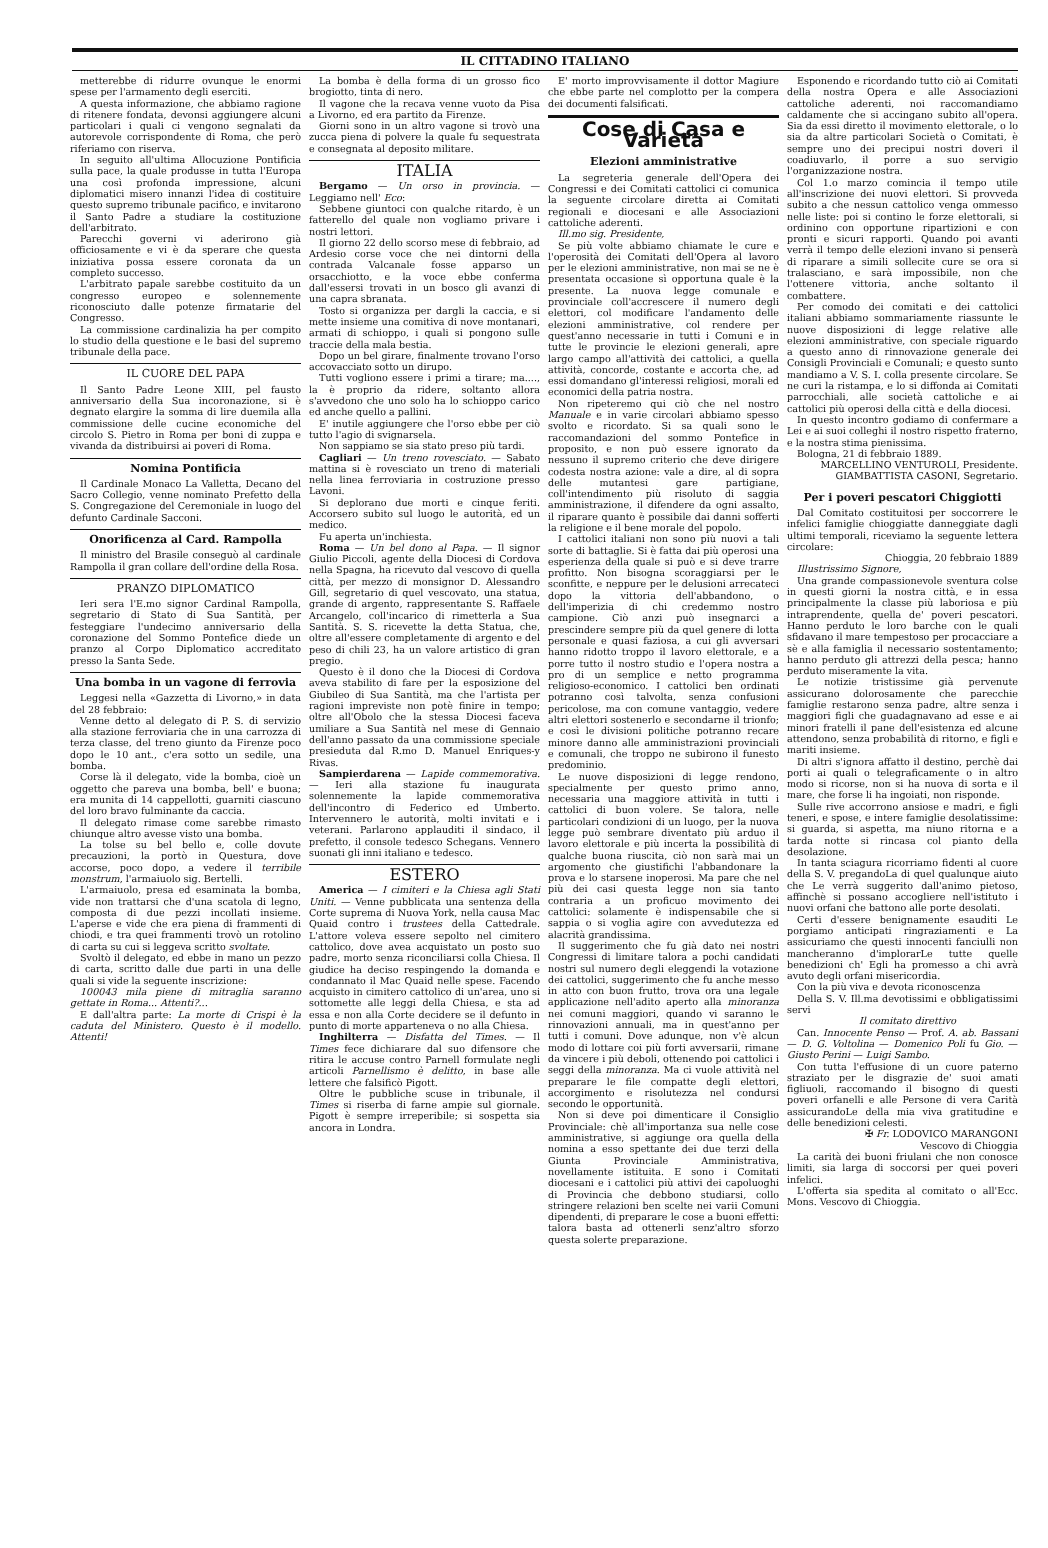IL CITTADINO ITALIANO
metterebbe di ridurre ovunque le enormi spese per l'armamento degli eserciti.
A questa informazione, che abbiamo ragione di ritenere fondata, devonsi aggiungere alcuni particolari i quali ci vengono segnalati da autorevole corrispondente di Roma, che però riferiamo con riserva.
In seguito all'ultima Allocuzione Pontificia sulla pace, la quale produsse in tutta l'Europa una così profonda impressione, alcuni diplomatici misero innanzi l'idea di costituire questo supremo tribunale pacifico, e invitarono il Santo Padre a studiare la costituzione dell'arbitrato.
Parecchi governi vi aderirono già officiosamente e vi è da sperare che questa iniziativa possa essere coronata da un completo successo.
L'arbitrato papale sarebbe costituito da un congresso europeo e solennemente riconosciuto dalle potenze firmatarie del Congresso.
La commissione cardinalizia ha per compito lo studio della questione e le basi del supremo tribunale della pace.
IL CUORE DEL PAPA
Il Santo Padre Leone XIII, pel fausto anniversario della Sua incoronazione, si è degnato elargire la somma di lire duemila alla commissione delle cucine economiche del circolo S. Pietro in Roma per boni di zuppa e vivanda da distribuirsi ai poveri di Roma.
Nomina Pontificia
Il Cardinale Monaco La Valletta, Decano del Sacro Collegio, venne nominato Prefetto della S. Congregazione del Ceremoniale in luogo del defunto Cardinale Sacconi.
Onorificenza al Card. Rampolla
Il ministro del Brasile conseguò al cardinale Rampolla il gran collare dell'ordine della Rosa.
PRANZO DIPLOMATICO
Ieri sera l'E.mo signor Cardinal Rampolla, segretario di Stato di Sua Santità, per festeggiare l'undecimo anniversario della coronazione del Sommo Pontefice diede un pranzo al Corpo Diplomatico accreditato presso la Santa Sede.
Una bomba in un vagone di ferrovia
Leggesi nella «Gazzetta di Livorno,» in data del 28 febbraio:
Venne detto al delegato di P. S. di servizio alla stazione ferroviaria che in una carrozza di terza classe, del treno giunto da Firenze poco dopo le 10 ant., c'era sotto un sedile, una bomba.
Corse là il delegato, vide la bomba, cioè un oggetto che pareva una bomba, bell' e buona; era munita di 14 cappellotti, guarniti ciascuno del loro bravo fulminante da caccia.
Il delegato rimase come sarebbe rimasto chiunque altro avesse visto una bomba.
La tolse su bel bello e, colle dovute precauzioni, la portò in Questura, dove accorse, poco dopo, a vedere il terribile monstrum, l'armaiuolo sig. Bertelli.
L'armaiuolo, presa ed esaminata la bomba, vide non trattarsi che d'una scatola di legno, composta di due pezzi incollati insieme. L'aperse e vide che era piena di frammenti di chiodi, e tra quei frammenti trovò un rotolino di carta su cui si leggeva scritto svoltate.
Svoltò il delegato, ed ebbe in mano un pezzo di carta, scritto dalle due parti in una delle quali si vide la seguente inscrizione:
100043 mila piene di mitraglia saranno gettate in Roma... Attenti?...
E dall'altra parte: La morte di Crispi è la caduta del Ministero. Questo è il modello. Attenti!
La bomba è della forma di un grosso fico brogiotto, tinta di nero.
Il vagone che la recava venne vuoto da Pisa a Livorno, ed era partito da Firenze.
Giorni sono in un altro vagone si trovò una zucca piena di polvere la quale fu sequestrata e consegnata al deposito militare.
ITALIA
Bergamo — Un orso in provincia. — Leggiamo nell' Eco:
Sebbene giuntoci con qualche ritardo, è un fatterello del quale non vogliamo privare i nostri lettori.
Il giorno 22 dello scorso mese di febbraio, ad Ardesio corse voce che nei dintorni della contrada Valcanale fosse apparso un orsacchiotto, e la voce ebbe conferma dall'essersi trovati in un bosco gli avanzi di una capra sbranata.
Tosto si organizza per dargli la caccia, e si mette insieme una comitiva di nove montanari, armati di schioppo, i quali si pongono sulle traccie della mala bestia.
Dopo un bel girare, finalmente trovano l'orso accovacciato sotto un dirupo.
Tutti vogliono essere i primi a tirare; ma...., la è proprio da ridere, soltanto allora s'avvedono che uno solo ha lo schioppo carico ed anche quello a pallini.
E' inutile aggiungere che l'orso ebbe per ciò tutto l'agio di svignarsela.
Non sappiamo se sia stato preso più tardi.
Cagliari — Un treno rovesciato. — Sabato mattina si è rovesciato un treno di materiali nella linea ferroviaria in costruzione presso Lavoni.
Si deplorano due morti e cinque feriti. Accorsero subito sul luogo le autorità, ed un medico.
Fu aperta un'inchiesta.
Roma — Un bel dono al Papa. — Il signor Giulio Piccoli, agente della Diocesi di Cordova nella Spagna, ha ricevuto dal vescovo di quella città, per mezzo di monsignor D. Alessandro Gill, segretario di quel vescovato, una statua, grande di argento, rappresentante S. Raffaele Arcangelo, coll'incarico di rimetterla a Sua Santità. S. S. ricevette la detta Statua, che, oltre all'essere completamente di argento e del peso di chili 23, ha un valore artistico di gran pregio.
Questo è il dono che la Diocesi di Cordova aveva stabilito di fare per la esposizione del Giubileo di Sua Santità, ma che l'artista per ragioni impreviste non potè finire in tempo; oltre all'Obolo che la stessa Diocesi faceva umiliare a Sua Santità nel mese di Gennaio dell'anno passato da una commissione speciale presieduta dal R.mo D. Manuel Enriques-y Rivas.
Sampierdarena — Lapide commemorativa. — Ieri alla stazione fu inaugurata solennemente la lapide commemorativa dell'incontro di Federico ed Umberto. Intervennero le autorità, molti invitati e i veterani. Parlarono applauditi il sindaco, il prefetto, il console tedesco Schegans. Vennero suonati gli inni italiano e tedesco.
ESTERO
America — I cimiteri e la Chiesa agli Stati Uniti. — Venne pubblicata una sentenza della Corte suprema di Nuova York, nella causa Mac Quaid contro i trustees della Cattedrale. L'attore voleva essere sepolto nel cimitero cattolico, dove avea acquistato un posto suo padre, morto senza riconciliarsi colla Chiesa. Il giudice ha deciso respingendo la domanda e condannato il Mac Quaid nelle spese. Facendo acquisto in cimitero cattolico di un'area, uno si sottomette alle leggi della Chiesa, e sta ad essa e non alla Corte decidere se il defunto in punto di morte apparteneva o no alla Chiesa.
Inghilterra — Disfatta del Times. — Il Times fece dichiarare dal suo difensore che ritira le accuse contro Parnell formulate negli articoli Parnellismo è delitto, in base alle lettere che falsificò Pigott.
Oltre le pubbliche scuse in tribunale, il Times si riserba di farne ampie sul giornale. Pigott è sempre irreperibile; si sospetta sia ancora in Londra.
E' morto improvvisamente il dottor Magiure che ebbe parte nel complotto per la compera dei documenti falsificati.
Cose di Casa e Varietà
Elezioni amministrative
La segreteria generale dell'Opera dei Congressi e dei Comitati cattolici ci comunica la seguente circolare diretta ai Comitati regionali e diocesani e alle Associazioni cattoliche aderenti.
Ill.mo sig. Presidente,
Se più volte abbiamo chiamate le cure e l'operosità dei Comitati dell'Opera al lavoro per le elezioni amministrative, non mai se ne è presentata occasione sì opportuna quale è la presente. La nuova legge comunale e provinciale coll'accrescere il numero degli elettori, col modificare l'andamento delle elezioni amministrative, col rendere per quest'anno necessarie in tutti i Comuni e in tutte le provincie le elezioni generali, apre largo campo all'attività dei cattolici, a quella attività, concorde, costante e accorta che, ad essi domandano gl'interessi religiosi, morali ed economici della patria nostra.
Non ripeteremo qui ciò che nel nostro Manuale e in varie circolari abbiamo spesso svolto e ricordato. Si sa quali sono le raccomandazioni del sommo Pontefice in proposito, e non può essere ignorato da nessuno il supremo criterio che deve dirigere codesta nostra azione: vale a dire, al di sopra delle mutantesi gare partigiane, coll'intendimento più risoluto di saggia amministrazione, il difendere da ogni assalto, il riparare quanto è possibile dai danni sofferti la religione e il bene morale del popolo.
I cattolici italiani non sono più nuovi a tali sorte di battaglie. Si è fatta dai più operosi una esperienza della quale si può e si deve trarre profitto. Non bisogna scoraggiarsi per le sconfitte, e neppure per le delusioni arrecateci dopo la vittoria dell'abbandono, o dell'imperizia di chi credemmo nostro campione. Ciò anzi può insegnarci a prescindere sempre più da quel genere di lotta personale e quasi faziosa, a cui gli avversari hanno ridotto troppo il lavoro elettorale, e a porre tutto il nostro studio e l'opera nostra a pro di un semplice e netto programma religioso-economico. I cattolici ben ordinati potranno così talvolta, senza confusioni pericolose, ma con comune vantaggio, vedere altri elettori sostenerlo e secondarne il trionfo; e così le divisioni politiche potranno recare minore danno alle amministrazioni provinciali e comunali, che troppo ne subirono il funesto predominio.
Le nuove disposizioni di legge rendono, specialmente per questo primo anno, necessaria una maggiore attività in tutti i cattolici di buon volere. Se talora, nelle particolari condizioni di un luogo, per la nuova legge può sembrare diventato più arduo il lavoro elettorale e più incerta la possibilità di qualche buona riuscita, ciò non sarà mai un argomento che giustifichi l'abbandonare la prova e lo starsene inoperosi. Ma pare che nel più dei casi questa legge non sia tanto contraria a un proficuo movimento dei cattolici: solamente è indispensabile che si sappia o si voglia agire con avvedutezza ed alacrità grandissima.
Il suggerimento che fu già dato nei nostri Congressi di limitare talora a pochi candidati nostri sul numero degli eleggendi la votazione dei cattolici, suggerimento che fu anche messo in atto con buon frutto, trova ora una legale applicazione nell'adito aperto alla minoranza nei comuni maggiori, quando vi saranno le rinnovazioni annuali, ma in quest'anno per tutti i comuni. Dove adunque, non v'è alcun modo di lottare coi più forti avversarii, rimane da vincere i più deboli, ottenendo poi cattolici i seggi della minoranza. Ma ci vuole attività nel preparare le file compatte degli elettori, accorgimento e risolutezza nel condursi secondo le opportunità.
Non si deve poi dimenticare il Consiglio Provinciale: chè all'importanza sua nelle cose amministrative, si aggiunge ora quella della nomina a esso spettante dei due terzi della Giunta Provinciale Amministrativa, novellamente istituita. E sono i Comitati diocesani e i cattolici più attivi dei capoluoghi di Provincia che debbono studiarsi, collo stringere relazioni ben scelte nei varii Comuni dipendenti, di preparare le cose a buoni effetti: talora basta ad ottenerli senz'altro sforzo questa solerte preparazione.
Esponendo e ricordando tutto ciò ai Comitati della nostra Opera e alle Associazioni cattoliche aderenti, noi raccomandiamo caldamente che si accingano subito all'opera. Sia da essi diretto il movimento elettorale, o lo sia da altre particolari Società o Comitati, è sempre uno dei precipui nostri doveri il coadiuvarlo, il porre a suo servigio l'organizzazione nostra.
Col 1.o marzo comincia il tempo utile all'inscrizione dei nuovi elettori. Si provveda subito a che nessun cattolico venga ommesso nelle liste: poi si contino le forze elettorali, si ordinino con opportune ripartizioni e con pronti e sicuri rapporti. Quando poi avanti verrà il tempo delle elezioni invano si penserà di riparare a simili sollecite cure se ora si tralasciano, e sarà impossibile, non che l'ottenere vittoria, anche soltanto il combattere.
Per comodo dei comitati e dei cattolici italiani abbiamo sommariamente riassunte le nuove disposizioni di legge relative alle elezioni amministrative, con speciale riguardo a questo anno di rinnovazione generale dei Consigli Provinciali e Comunali; e questo sunto mandiamo a V. S. I. colla presente circolare. Se ne curi la ristampa, e lo si diffonda ai Comitati parrocchiali, alle società cattoliche e ai cattolici più operosi della città e della diocesi.
In questo incontro godiamo di confermare a Lei e ai suoi colleghi il nostro rispetto fraterno, e la nostra stima pienissima.
Bologna, 21 di febbraio 1889.
MARCELLINO VENTUROLI, Presidente.
GIAMBATTISTA CASONI, Segretario.
Per i poveri pescatori Chiggiotti
Dal Comitato costituitosi per soccorrere le infelici famiglie chioggiatte danneggiate dagli ultimi temporali, riceviamo la seguente lettera circolare:
Chioggia, 20 febbraio 1889
Illustrissimo Signore,
Una grande compassionevole sventura colse in questi giorni la nostra città, e in essa principalmente la classe più laboriosa e più intraprendente, quella de' poveri pescatori. Hanno perduto le loro barche con le quali sfidavano il mare tempestoso per procacciare a sè e alla famiglia il necessario sostentamento; hanno perduto gli attrezzi della pesca; hanno perduto miseramente la vita.
Le notizie tristissime già pervenute assicurano dolorosamente che parecchie famiglie restarono senza padre, altre senza i maggiori figli che guadagnavano ad esse e ai minori fratelli il pane dell'esistenza ed alcune attendono, senza probabilità di ritorno, e figli e mariti insieme.
Di altri s'ignora affatto il destino, perchè dai porti ai quali o telegraficamente o in altro modo si ricorse, non si ha nuova di sorta e il mare, che forse li ha ingoiati, non risponde.
Sulle rive accorrono ansiose e madri, e figli teneri, e spose, e intere famiglie desolatissime: si guarda, si aspetta, ma niuno ritorna e a tarda notte si rincasa col pianto della desolazione.
In tanta sciagura ricorriamo fidenti al cuore della S. V. pregandoLa di quel qualunque aiuto che Le verrà suggerito dall'animo pietoso, affinchè si possano accogliere nell'istituto i nuovi orfani che battono alle porte desolati.
Certi d'essere benignamente esauditi Le porgiamo anticipati ringraziamenti e La assicuriamo che questi innocenti fanciulli non mancheranno d'implorarLe tutte quelle benedizioni ch' Egli ha promesso a chi avrà avuto degli orfani misericordia.
Con la più viva e devota riconoscenza
Della S. V. Ill.ma devotissimi e obbligatissimi servi
Il comitato direttivo
Can. Innocente Penso — Prof. A. ab. Bassani — D. G. Voltolina — Domenico Poli fu Gio. — Giusto Perini — Luigi Sambo.
Con tutta l'effusione di un cuore paterno straziato per le disgrazie de' suoi amati figliuoli, raccomando il bisogno di questi poveri orfanelli e alle Persone di vera Carità assicurandoLe della mia viva gratitudine e delle benedizioni celesti.
✠ Fr. LODOVICO MARANGONI
Vescovo di Chioggia
La carità dei buoni friulani che non conosce limiti, sia larga di soccorsi per quei poveri infelici.
L'offerta sia spedita al comitato o all'Ecc. Mons. Vescovo di Chioggia.